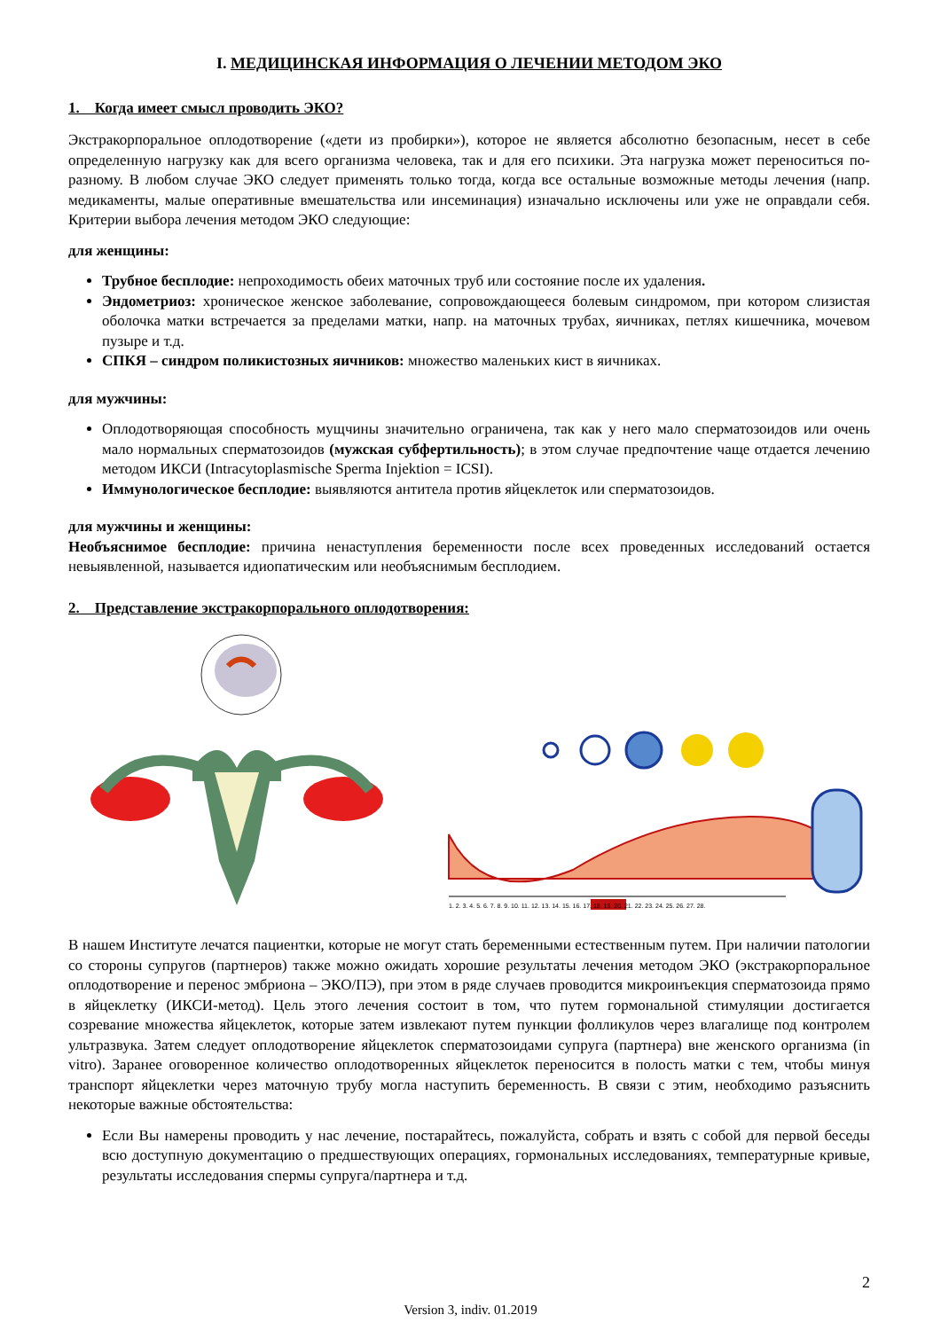I. МЕДИЦИНСКАЯ ИНФОРМАЦИЯ О ЛЕЧЕНИИ МЕТОДОМ ЭКО
1. Когда имеет смысл проводить ЭКО?
Экстракорпоральное оплодотворение («дети из пробирки»), которое не является абсолютно безопасным, несет в себе определенную нагрузку как для всего организма человека, так и для его психики. Эта нагрузка может переноситься по-разному. В любом случае ЭКО следует применять только тогда, когда все остальные возможные методы лечения (напр. медикаменты, малые оперативные вмешательства или инсеминация) изначально исключены или уже не оправдали себя. Критерии выбора лечения методом ЭКО следующие:
для женщины:
Трубное бесплодие: непроходимость обеих маточных труб или состояние после их удаления.
Эндометриоз: хроническое женское заболевание, сопровождающееся болевым синдромом, при котором слизистая оболочка матки встречается за пределами матки, напр. на маточных трубах, яичниках, петлях кишечника, мочевом пузыре и т.д.
СПКЯ – синдром поликистозных яичников: множество маленьких кист в яичниках.
для мужчины:
Оплодотворяющая способность мущчины значительно ограничена, так как у него мало сперматозоидов или очень мало нормальных сперматозоидов (мужская субфертильность); в этом случае предпочтение чаще отдается лечению методом ИКСИ (Intracytoplasmische Sperma Injektion = ICSI).
Иммунологическое бесплодие: выявляются антитела против яйцеклеток или сперматозоидов.
для мужчины и женщины:
Необъяснимое бесплодие: причина ненаступления беременности после всех проведенных исследований остается невыявленной, называется идиопатическим или необъяснимым бесплодием.
2. Представление экстракорпорального оплодотворения:
1. 2. 3. 4. 5. 6. 7. 8. 9. 10. 11. 12. 13. 14. 15. 16. 17. 18. 19. 20. 21. 22. 23. 24. 25. 26. 27. 28.
В нашем Институте лечатся пациентки, которые не могут стать беременными естественным путем. При наличии патологии со стороны супругов (партнеров) также можно ожидать хорошие результаты лечения методом ЭКО (экстракорпоральное оплодотворение и перенос эмбриона – ЭКО/ПЭ), при этом в ряде случаев проводится микроинъекция сперматозоида прямо в яйцеклетку (ИКСИ-метод). Цель этого лечения состоит в том, что путем гормональной стимуляции достигается созревание множества яйцеклеток, которые затем извлекают путем пункции фолликулов через влагалище под контролем ультразвука. Затем следует оплодотворение яйцеклеток сперматозоидами супруга (партнера) вне женского организма (in vitro). Заранее оговоренное количество оплодотворенных яйцеклеток переносится в полость матки с тем, чтобы минуя транспорт яйцеклетки через маточную трубу могла наступить беременность. В связи с этим, необходимо разъяснить некоторые важные обстоятельства:
Если Вы намерены проводить у нас лечение, постарайтесь, пожалуйста, собрать и взять с собой для первой беседы всю доступную документацию о предшествующих операциях, гормональных исследованиях, температурные кривые, результаты исследования спермы супруга/партнера и т.д.
2
Version 3, indiv. 01.2019